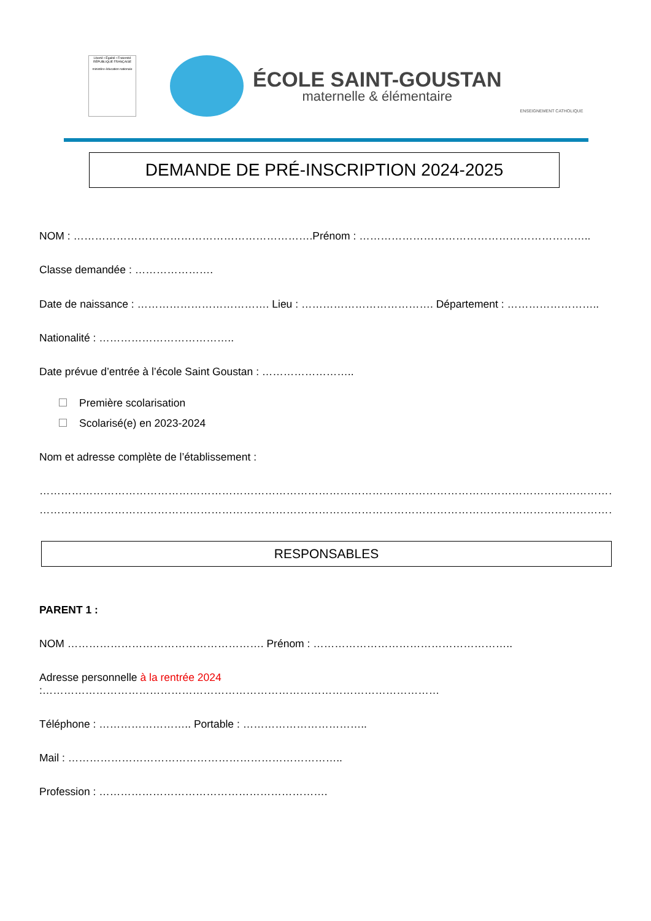Liberté • Égalité • Fraternité
RÉPUBLIQUE FRANÇAISE
ministère éducation nationale
ÉCOLE SAINT-GOUSTAN
maternelle & élémentaire
ENSEIGNEMENT CATHOLIQUE
DEMANDE DE PRÉ-INSCRIPTION 2024-2025
NOM : ………………………………………………………….Prénom : ………………………………………………………..
Classe demandée : ………………….
Date de naissance : ………………………………. Lieu : ………………………………. Département : ……………………..
Nationalité : ………………………………..
Date prévue d’entrée à l’école Saint Goustan : ……………………..
Première scolarisation
Scolarisé(e) en 2023-2024
Nom et adresse complète de l’établissement :
………………………………………………………………………………………………………………………………………………………
………………………………………………………………………………………………………………………………………………………
RESPONSABLES
PARENT 1 :
NOM ………………………………………………. Prénom : ………………………………………………..
Adresse personnelle à la rentrée 2024 :…………………………………………………………………………………………………
Téléphone : …………………….. Portable : ……………………………..
Mail : …………………………………………………………………..
Profession : ……………………………………………………….